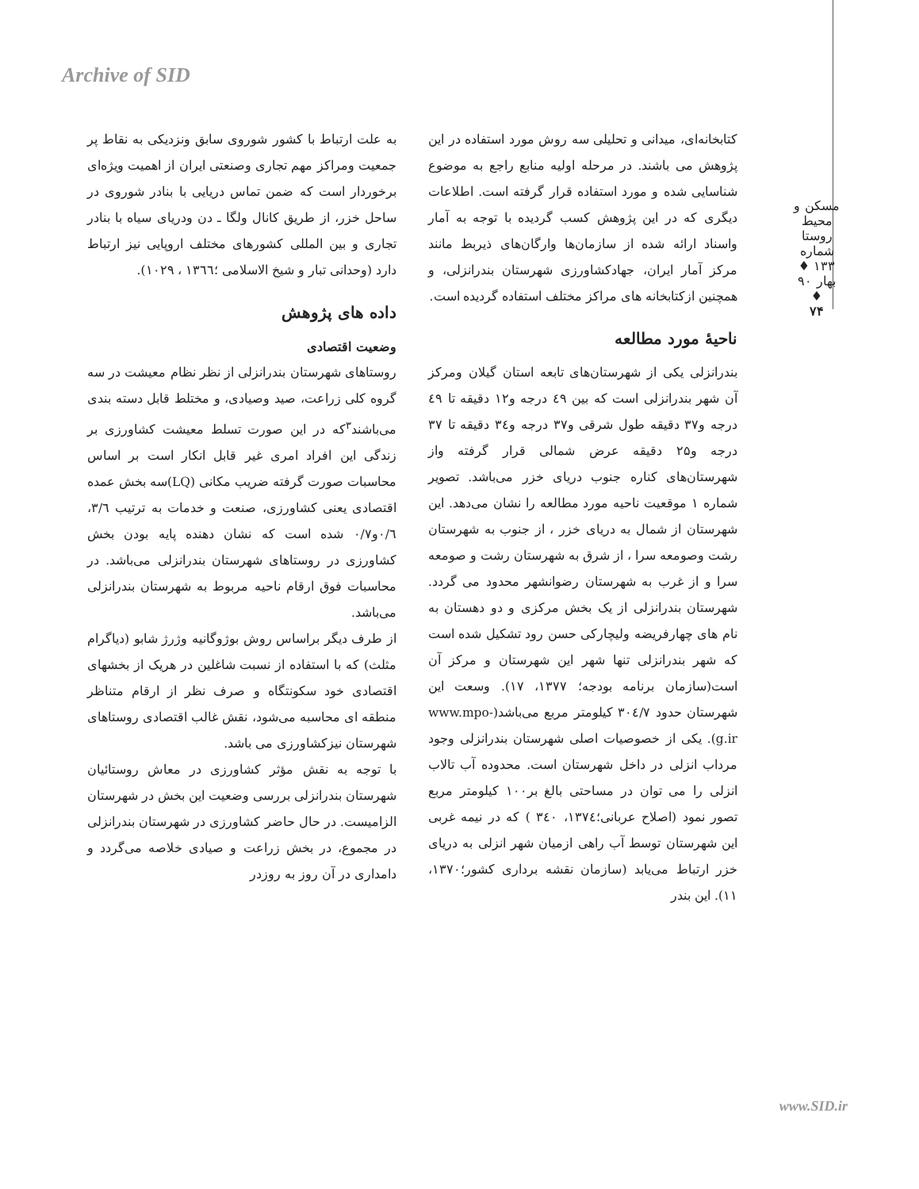Archive of SID
مسکن و محیط روستا
شماره ۱۳۳ ♦ بهار ۹۰ ♦
۷۴
کتابخانه‌ای، میدانی و تحلیلی سه روش مورد استفاده در این پژوهش می باشند. در مرحله اولیه منابع راجع به موضوع شناسایی شده و مورد استفاده قرار گرفته است. اطلاعات دیگری که در این پژوهش کسب گردیده با توجه به آمار واسناد ارائه شده از سازمان‌ها وارگان‌های ذیربط مانند مرکز آمار ایران، جهادکشاورزی شهرستان بندرانزلی، و همچنین ازکتابخانه های مراکز مختلف استفاده گردیده است.
ناحیهٔ مورد مطالعه
بندرانزلی یکی از شهرستان‌های تابعه استان گیلان ومرکز آن شهر بندرانزلی است که بین ٤٩ درجه و۱۲ دقیقه تا ٤٩ درجه و۳۷ دقیقه طول شرقی و۳۷ درجه و۳٤ دقیقه تا ۳۷ درجه و۲۵ دقیقه عرض شمالی قرار گرفته واز شهرستان‌های کناره جنوب دریای خزر می‌باشد. تصویر شماره ۱ موقعیت ناحیه مورد مطالعه را نشان می‌دهد. این شهرستان از شمال به دریای خزر ، از جنوب به شهرستان رشت وصومعه سرا ، از شرق به شهرستان رشت و صومعه سرا و از غرب به شهرستان رضوانشهر محدود می گردد. شهرستان بندرانزلی از یک بخش مرکزی و دو دهستان به نام های چهارفریضه ولیچارکی حسن رود تشکیل شده است که شهر بندرانزلی تنها شهر این شهرستان و مرکز آن است(سازمان برنامه بودجه؛ ۱۳۷۷، ۱۷). وسعت این شهرستان حدود ۳۰٤/۷ کیلومتر مربع می‌باشد(www.mpo-g.ir). یکی از خصوصیات اصلی شهرستان بندرانزلی وجود مرداب انزلی در داخل شهرستان است. محدوده آب تالاب انزلی را می توان در مساحتی بالغ بر۱۰۰ کیلومتر مربع تصور نمود (اصلاح عربانی؛۱۳۷٤، ۳٤۰ ) که در نیمه غربی این شهرستان توسط آب راهی ازمیان شهر انزلی به دریای خزر ارتباط می‌یابد (سازمان نقشه برداری کشور؛۱۳۷۰، ۱۱). این بندر
به علت ارتباط با کشور شوروی سابق ونزدیکی به نقاط پر جمعیت ومراکز مهم تجاری وصنعتی ایران از اهمیت ویژه‌ای برخوردار است که ضمن تماس دریایی با بنادر شوروی در ساحل خزر، از طریق کانال ولگا ـ دن ودریای سیاه با بنادر تجاری و بین المللی کشورهای مختلف اروپایی نیز ارتباط دارد (وحدانی تبار و شیخ الاسلامی ؛۱۳٦٦ ، ۱۰۲۹).
داده های پژوهش
وضعیت اقتصادی
روستاهای شهرستان بندرانزلی از نظر نظام معیشت در سه گروه کلی زراعت، صید وصیادی، و مختلط قابل دسته بندی می‌باشند<sup>۳</sup>که در این صورت تسلط معیشت کشاورزی بر زندگی این افراد امری غیر قابل انکار است بر اساس محاسبات صورت گرفته ضریب مکانی (LQ)سه بخش عمده اقتصادی یعنی کشاورزی، صنعت و خدمات به ترتیب ۳/٦، ۰/٦و۰/۷ شده است که نشان دهنده پایه بودن بخش کشاورزی در روستاهای شهرستان بندرانزلی می‌باشد. در محاسبات فوق ارقام ناحیه مربوط به شهرستان بندرانزلی می‌باشد.
از طرف دیگر براساس روش بوژوگانیه وژرژ شابو (دیاگرام مثلث) که با استفاده از نسبت شاغلین در هریک از بخشهای اقتصادی خود سکونتگاه و صرف نظر از ارقام متناظر منطقه ای محاسبه می‌شود، نقش غالب اقتصادی روستاهای شهرستان نیزکشاورزی می باشد.
با توجه به نقش مؤثر کشاورزی در معاش روستائیان شهرستان بندرانزلی بررسی وضعیت این بخش در شهرستان الزامیست. در حال حاضر کشاورزی در شهرستان بندرانزلی در مجموع، در بخش زراعت و صیادی خلاصه می‌گردد و دامداری در آن روز به روزدر
www.SID.ir